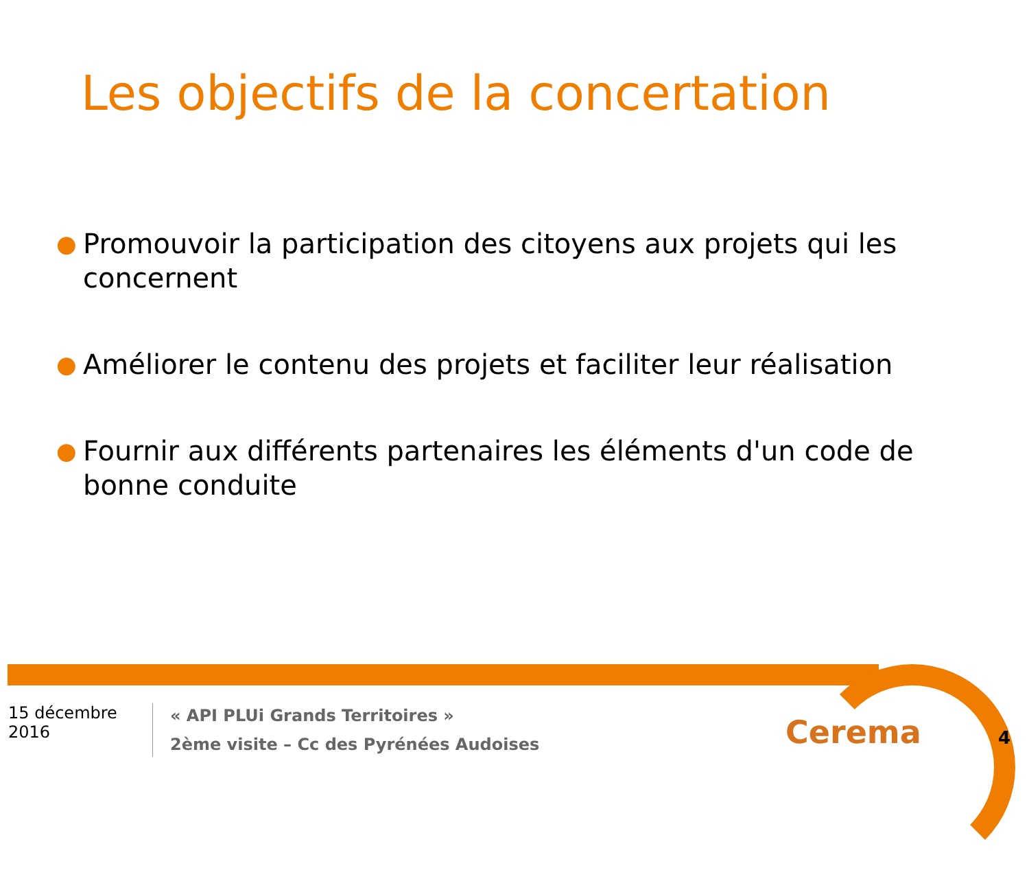Les objectifs de la concertation
● Promouvoir la participation des citoyens aux projets qui les concernent
● Améliorer le contenu des projets et faciliter leur réalisation
● Fournir aux différents partenaires les éléments d'un code de bonne conduite
15 décembre 2016
« API PLUi Grands Territoires »
2ème visite – Cc des Pyrénées Audoises
Cerema 4